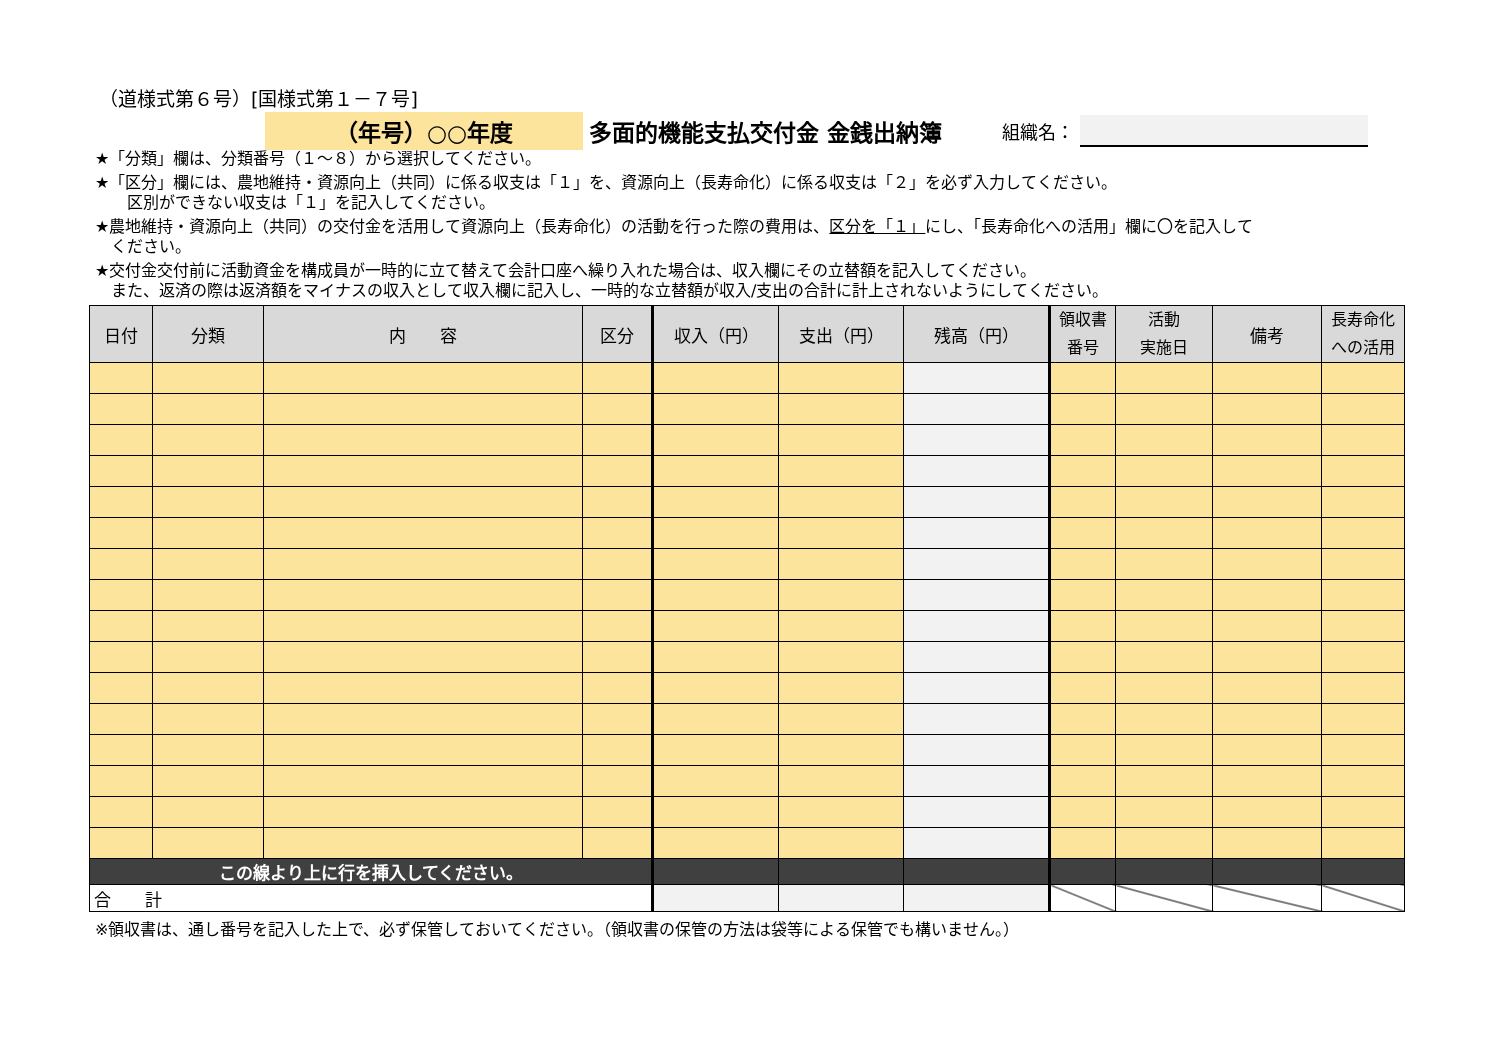（道様式第６号）[国様式第１－７号]
（年号）○○年度 多面的機能支払交付金 金銭出納簿
組織名：
★「分類」欄は、分類番号（１～８）から選択してください。
★「区分」欄には、農地維持・資源向上（共同）に係る収支は「１」を、資源向上（長寿命化）に係る収支は「２」を必ず入力してください。
　　区別ができない収支は「１」を記入してください。
★農地維持・資源向上（共同）の交付金を活用して資源向上（長寿命化）の活動を行った際の費用は、区分を「１」にし、「長寿命化への活用」欄に〇を記入して
　ください。
★交付金交付前に活動資金を構成員が一時的に立て替えて会計口座へ繰り入れた場合は、収入欄にその立替額を記入してください。
　また、返済の際は返済額をマイナスの収入として収入欄に記入し、一時的な立替額が収入/支出の合計に計上されないようにしてください。
| 日付 | 分類 | 内 容 | 区分 | 収入（円） | 支出（円） | 残高（円） | 領収書 番号 | 活動 実施日 | 備考 | 長寿命化 への活用 |
| --- | --- | --- | --- | --- | --- | --- | --- | --- | --- | --- |
| この線より上に行を挿入してください。 | | | | | | | | | | |
| 合 計 | | | | | | | | | | |
※領収書は、通し番号を記入した上で、必ず保管しておいてください。（領収書の保管の方法は袋等による保管でも構いません。）